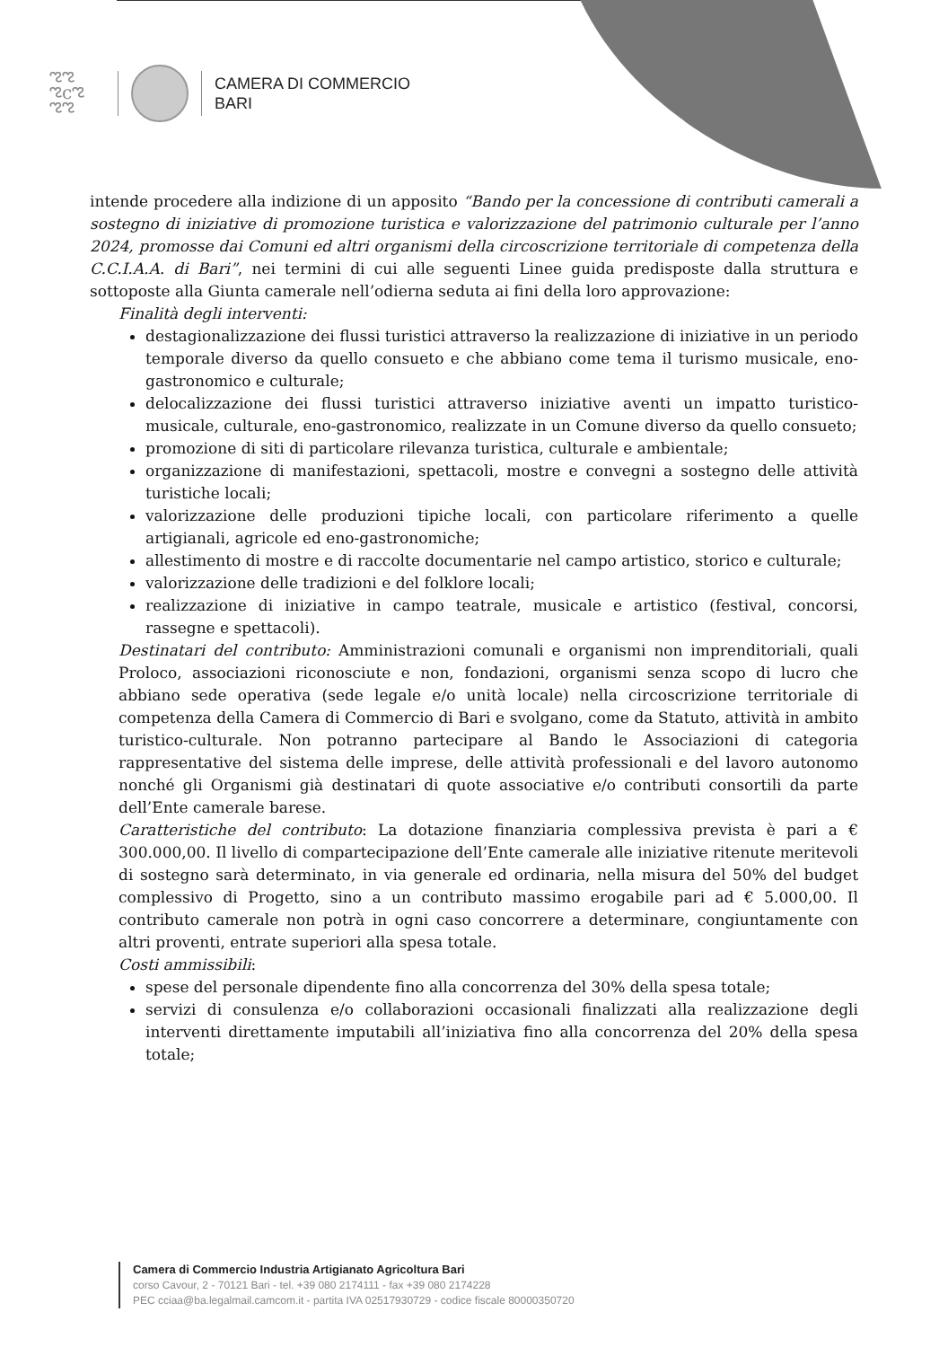ಌಌ
ಌcಌ
ಌಌ
CAMERA DI COMMERCIO
BARI
intende procedere alla indizione di un apposito “Bando per la concessione di contributi camerali a sostegno di iniziative di promozione turistica e valorizzazione del patrimonio culturale per l’anno 2024, promosse dai Comuni ed altri organismi della circoscrizione territoriale di competenza della C.C.I.A.A. di Bari”, nei termini di cui alle seguenti Linee guida predisposte dalla struttura e sottoposte alla Giunta camerale nell’odierna seduta ai fini della loro approvazione:
Finalità degli interventi:
destagionalizzazione dei flussi turistici attraverso la realizzazione di iniziative in un periodo temporale diverso da quello consueto e che abbiano come tema il turismo musicale, eno-gastronomico e culturale;
delocalizzazione dei flussi turistici attraverso iniziative aventi un impatto turistico-musicale, culturale, eno-gastronomico, realizzate in un Comune diverso da quello consueto;
promozione di siti di particolare rilevanza turistica, culturale e ambientale;
organizzazione di manifestazioni, spettacoli, mostre e convegni a sostegno delle attività turistiche locali;
valorizzazione delle produzioni tipiche locali, con particolare riferimento a quelle artigianali, agricole ed eno-gastronomiche;
allestimento di mostre e di raccolte documentarie nel campo artistico, storico e culturale;
valorizzazione delle tradizioni e del folklore locali;
realizzazione di iniziative in campo teatrale, musicale e artistico (festival, concorsi, rassegne e spettacoli).
Destinatari del contributo: Amministrazioni comunali e organismi non imprenditoriali, quali Proloco, associazioni riconosciute e non, fondazioni, organismi senza scopo di lucro che abbiano sede operativa (sede legale e/o unità locale) nella circoscrizione territoriale di competenza della Camera di Commercio di Bari e svolgano, come da Statuto, attività in ambito turistico-culturale. Non potranno partecipare al Bando le Associazioni di categoria rappresentative del sistema delle imprese, delle attività professionali e del lavoro autonomo nonché gli Organismi già destinatari di quote associative e/o contributi consortili da parte dell’Ente camerale barese.
Caratteristiche del contributo: La dotazione finanziaria complessiva prevista è pari a € 300.000,00. Il livello di compartecipazione dell’Ente camerale alle iniziative ritenute meritevoli di sostegno sarà determinato, in via generale ed ordinaria, nella misura del 50% del budget complessivo di Progetto, sino a un contributo massimo erogabile pari ad € 5.000,00. Il contributo camerale non potrà in ogni caso concorrere a determinare, congiuntamente con altri proventi, entrate superiori alla spesa totale.
Costi ammissibili:
spese del personale dipendente fino alla concorrenza del 30% della spesa totale;
servizi di consulenza e/o collaborazioni occasionali finalizzati alla realizzazione degli interventi direttamente imputabili all’iniziativa fino alla concorrenza del 20% della spesa totale;
Camera di Commercio Industria Artigianato Agricoltura Bari
corso Cavour, 2 - 70121 Bari - tel. +39 080 2174111 - fax +39 080 2174228
PEC cciaa@ba.legalmail.camcom.it - partita IVA 02517930729 - codice fiscale 80000350720